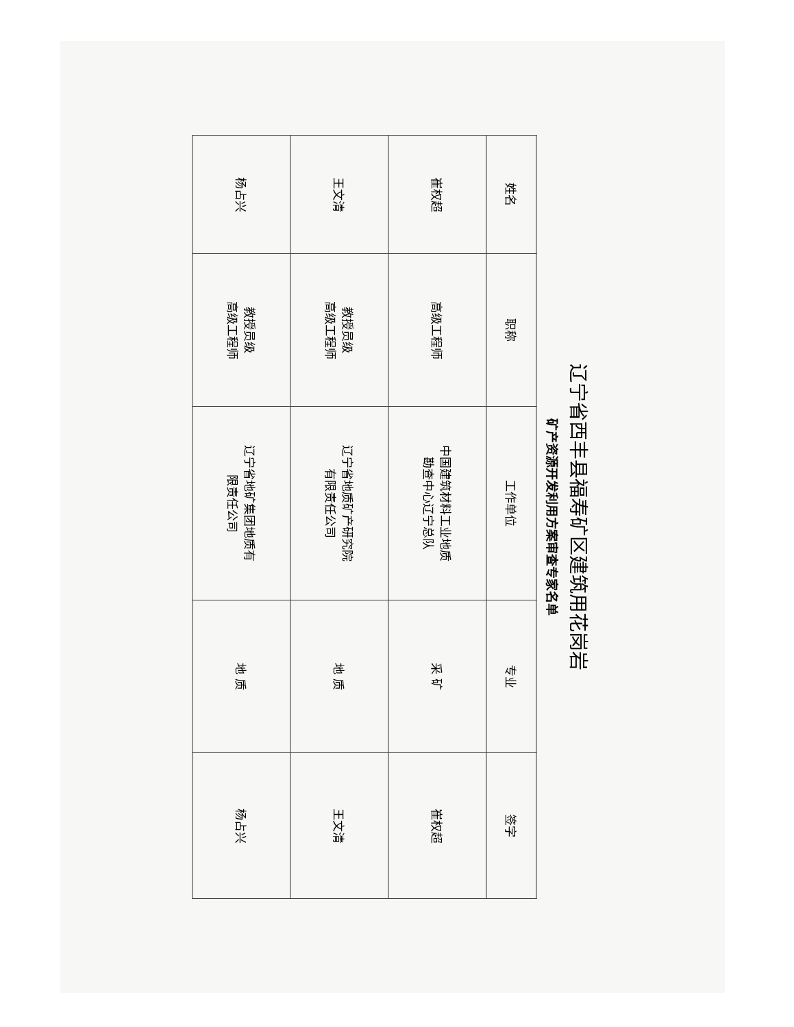辽宁省西丰县福寿矿区建筑用花岗岩
矿产资源开发利用方案审查专家名单
| 姓名 | 职称 | 工作单位 | 专业 | 签字 |
| --- | --- | --- | --- | --- |
| 崔权超 | 高级工程师 | 中国建筑材料工业地质 勘查中心辽宁总队 | 采 矿 | 崔权超 |
| 王文清 | 教授员级 高级工程师 | 辽宁省地质矿产研究院 有限责任公司 | 地 质 | 王文清 |
| 杨占兴 | 教授员级 高级工程师 | 辽宁省地矿集团地质有 限责任公司 | 地 质 | 杨占兴 |